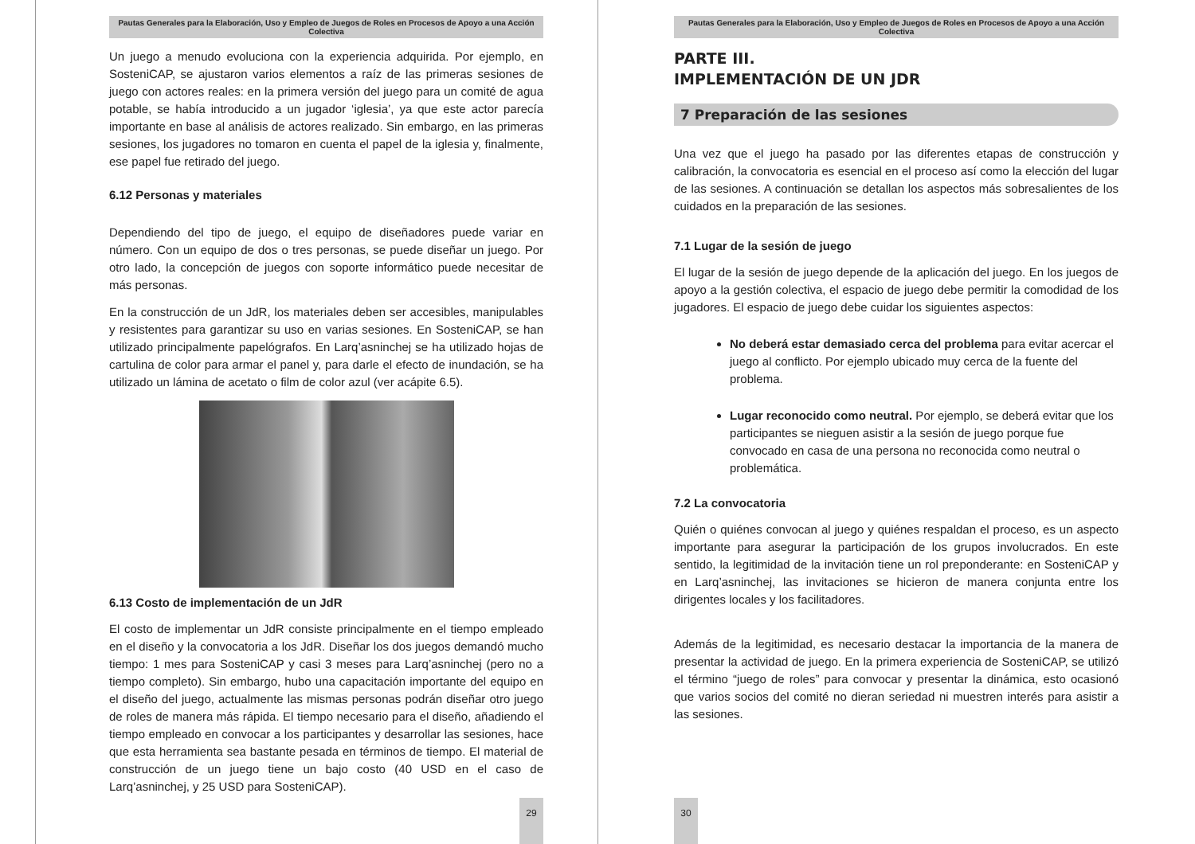Pautas Generales para la Elaboración, Uso y Empleo de Juegos de Roles en Procesos de Apoyo a una Acción Colectiva
Un juego a menudo evoluciona con la experiencia adquirida. Por ejemplo, en SosteniCAP, se ajustaron varios elementos a raíz de las primeras sesiones de juego con actores reales: en la primera versión del juego para un comité de agua potable, se había introducido a un jugador ‘iglesia’, ya que este actor parecía importante en base al análisis de actores realizado. Sin embargo, en las primeras sesiones, los jugadores no tomaron en cuenta el papel de la iglesia y, finalmente, ese papel fue retirado del juego.
6.12 Personas y materiales
Dependiendo del tipo de juego, el equipo de diseñadores puede variar en número. Con un equipo de dos o tres personas, se puede diseñar un juego. Por otro lado, la concepción de juegos con soporte informático puede necesitar de más personas.
En la construcción de un JdR, los materiales deben ser accesibles, manipulables y resistentes para garantizar su uso en varias sesiones. En SosteniCAP, se han utilizado principalmente papelógrafos. En Larq’asninchej se ha utilizado hojas de cartulina de color para armar el panel y, para darle el efecto de inundación, se ha utilizado un lámina de acetato o film de color azul (ver acápite 6.5).
6.13 Costo de implementación de un JdR
El costo de implementar un JdR consiste principalmente en el tiempo empleado en el diseño y la convocatoria a los JdR. Diseñar los dos juegos demandó mucho tiempo: 1 mes para SosteniCAP y casi 3 meses para Larq’asninchej (pero no a tiempo completo). Sin embargo, hubo una capacitación importante del equipo en el diseño del juego, actualmente las mismas personas podrán diseñar otro juego de roles de manera más rápida. El tiempo necesario para el diseño, añadiendo el tiempo empleado en convocar a los participantes y desarrollar las sesiones, hace que esta herramienta sea bastante pesada en términos de tiempo. El material de construcción de un juego tiene un bajo costo (40 USD en el caso de Larq’asninchej, y 25 USD para SosteniCAP).
29
Pautas Generales para la Elaboración, Uso y Empleo de Juegos de Roles en Procesos de Apoyo a una Acción Colectiva
PARTE III.
IMPLEMENTACIÓN DE UN JDR
7 Preparación de las sesiones
Una vez que el juego ha pasado por las diferentes etapas de construcción y calibración, la convocatoria es esencial en el proceso así como la elección del lugar de las sesiones. A continuación se detallan los aspectos más sobresalientes de los cuidados en la preparación de las sesiones.
7.1 Lugar de la sesión de juego
El lugar de la sesión de juego depende de la aplicación del juego. En los juegos de apoyo a la gestión colectiva, el espacio de juego debe permitir la comodidad de los jugadores. El espacio de juego debe cuidar los siguientes aspectos:
No deberá estar demasiado cerca del problema para evitar acercar el juego al conflicto. Por ejemplo ubicado muy cerca de la fuente del problema.
Lugar reconocido como neutral. Por ejemplo, se deberá evitar que los participantes se nieguen asistir a la sesión de juego porque fue convocado en casa de una persona no reconocida como neutral o problemática.
7.2 La convocatoria
Quién o quiénes convocan al juego y quiénes respaldan el proceso, es un aspecto importante para asegurar la participación de los grupos involucrados. En este sentido, la legitimidad de la invitación tiene un rol preponderante: en SosteniCAP y en Larq’asninchej, las invitaciones se hicieron de manera conjunta entre los dirigentes locales y los facilitadores.
Además de la legitimidad, es necesario destacar la importancia de la manera de presentar la actividad de juego. En la primera experiencia de SosteniCAP, se utilizó el término “juego de roles” para convocar y presentar la dinámica, esto ocasionó que varios socios del comité no dieran seriedad ni muestren interés para asistir a las sesiones.
30